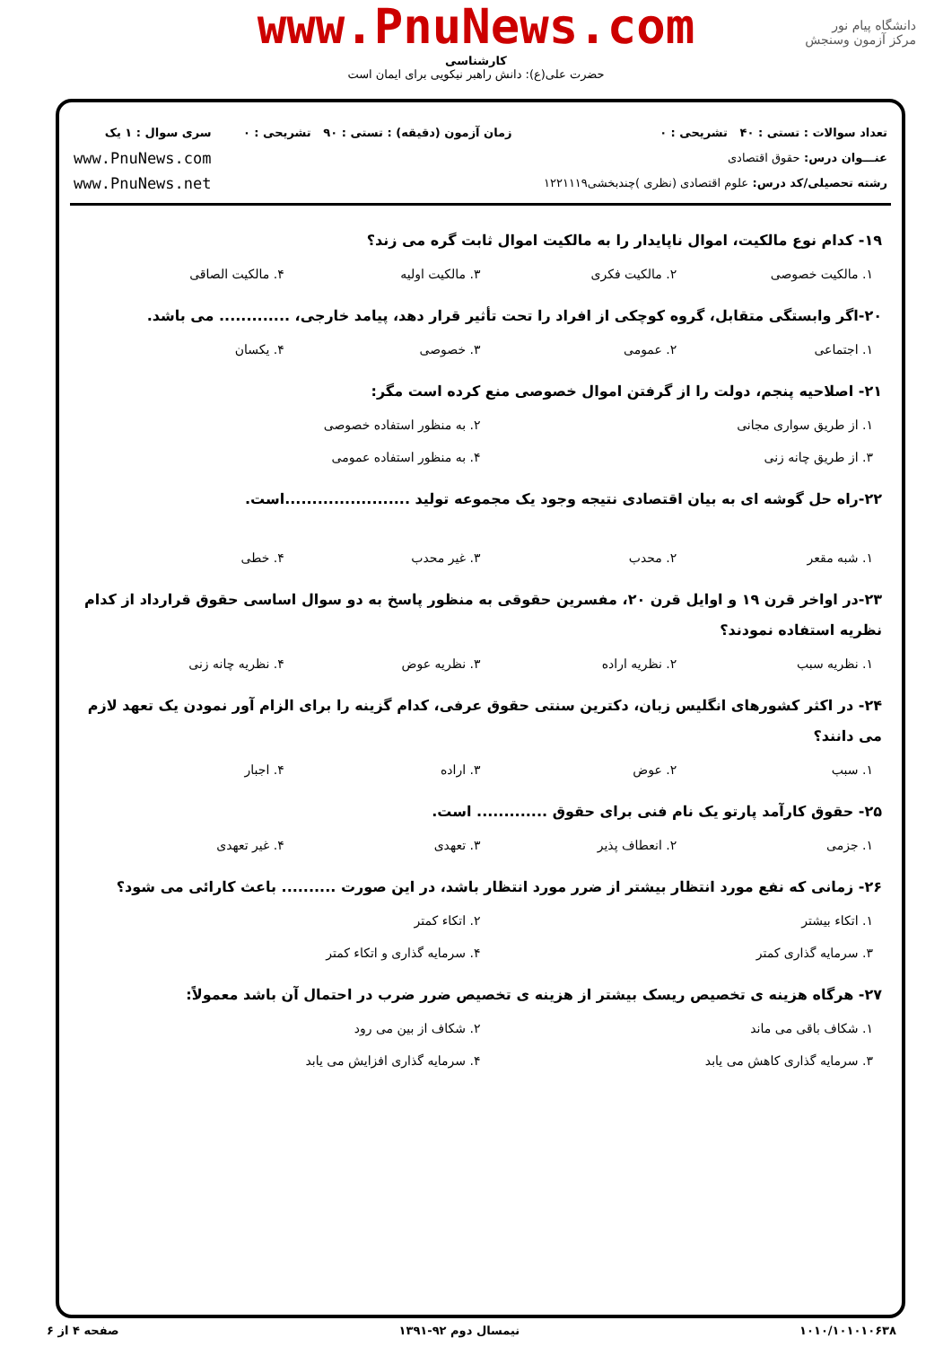دانشگاه پیام نور
مرکز آزمون وسنجش
www.PnuNews.com
کارشناسی
حضرت علی(ع): دانش راهبر نیکویی برای ایمان است
تعداد سوالات : تستی : ۴۰ تشریحی : ۰
عنـــوان درس: حقوق اقتصادی
رشته تحصیلی/کد درس: علوم اقتصادی (نظری )چندبخشی۱۲۲۱۱۱۹
زمان آزمون (دقیقه) : تستی : ۹۰ تشریحی : ۰
سری سوال : ۱ یک
www.PnuNews.com
www.PnuNews.net
۱۹- کدام نوع مالکیت، اموال ناپایدار را به مالکیت اموال ثابت گره می زند؟
۱. مالکیت خصوصی ۲. مالکیت فکری ۳. مالکیت اولیه ۴. مالکیت الصاقی
۲۰-اگر وابستگی متقابل، گروه کوچکی از افراد را تحت تأثیر قرار دهد، پیامد خارجی، ............. می باشد.
۱. اجتماعی ۲. عمومی ۳. خصوصی ۴. یکسان
۲۱- اصلاحیه پنجم، دولت را از گرفتن اموال خصوصی منع کرده است مگر:
۱. از طریق سواری مجانی ۲. به منظور استفاده خصوصی ۳. از طریق چانه زنی ۴. به منظور استفاده عمومی
۲۲-راه حل گوشه ای به بیان اقتصادی نتیجه وجود یک مجموعه تولید .......................است.
۱. شبه مقعر ۲. محدب ۳. غیر محدب ۴. خطی
۲۳-در اواخر قرن ۱۹ و اوایل قرن ۲۰، مفسرین حقوقی به منظور پاسخ به دو سوال اساسی حقوق قرارداد از کدام نظریه استفاده نمودند؟
۱. نظریه سبب ۲. نظریه اراده ۳. نظریه عوض ۴. نظریه چانه زنی
۲۴- در اکثر کشورهای انگلیس زبان، دکترین سنتی حقوق عرفی، کدام گزینه را برای الزام آور نمودن یک تعهد لازم می دانند؟
۱. سبب ۲. عوض ۳. اراده ۴. اجبار
۲۵- حقوق کارآمد پارتو یک نام فنی برای حقوق ............. است.
۱. جزمی ۲. انعطاف پذیر ۳. تعهدی ۴. غیر تعهدی
۲۶- زمانی که نفع مورد انتظار بیشتر از ضرر مورد انتظار باشد، در این صورت .......... باعث کارائی می شود؟
۱. اتکاء بیشتر ۲. اتکاء کمتر ۳. سرمایه گذاری کمتر ۴. سرمایه گذاری و اتکاء کمتر
۲۷- هرگاه هزینه ی تخصیص ریسک بیشتر از هزینه ی تخصیص ضرر ضرب در احتمال آن باشد معمولاً:
۱. شکاف باقی می ماند ۲. شکاف از بین می رود ۳. سرمایه گذاری کاهش می یابد ۴. سرمایه گذاری افزایش می یابد
۱۰۱۰/۱۰۱۰۱۰۶۳۸ نیمسال دوم ۹۲-۱۳۹۱ صفحه ۴ از ۶